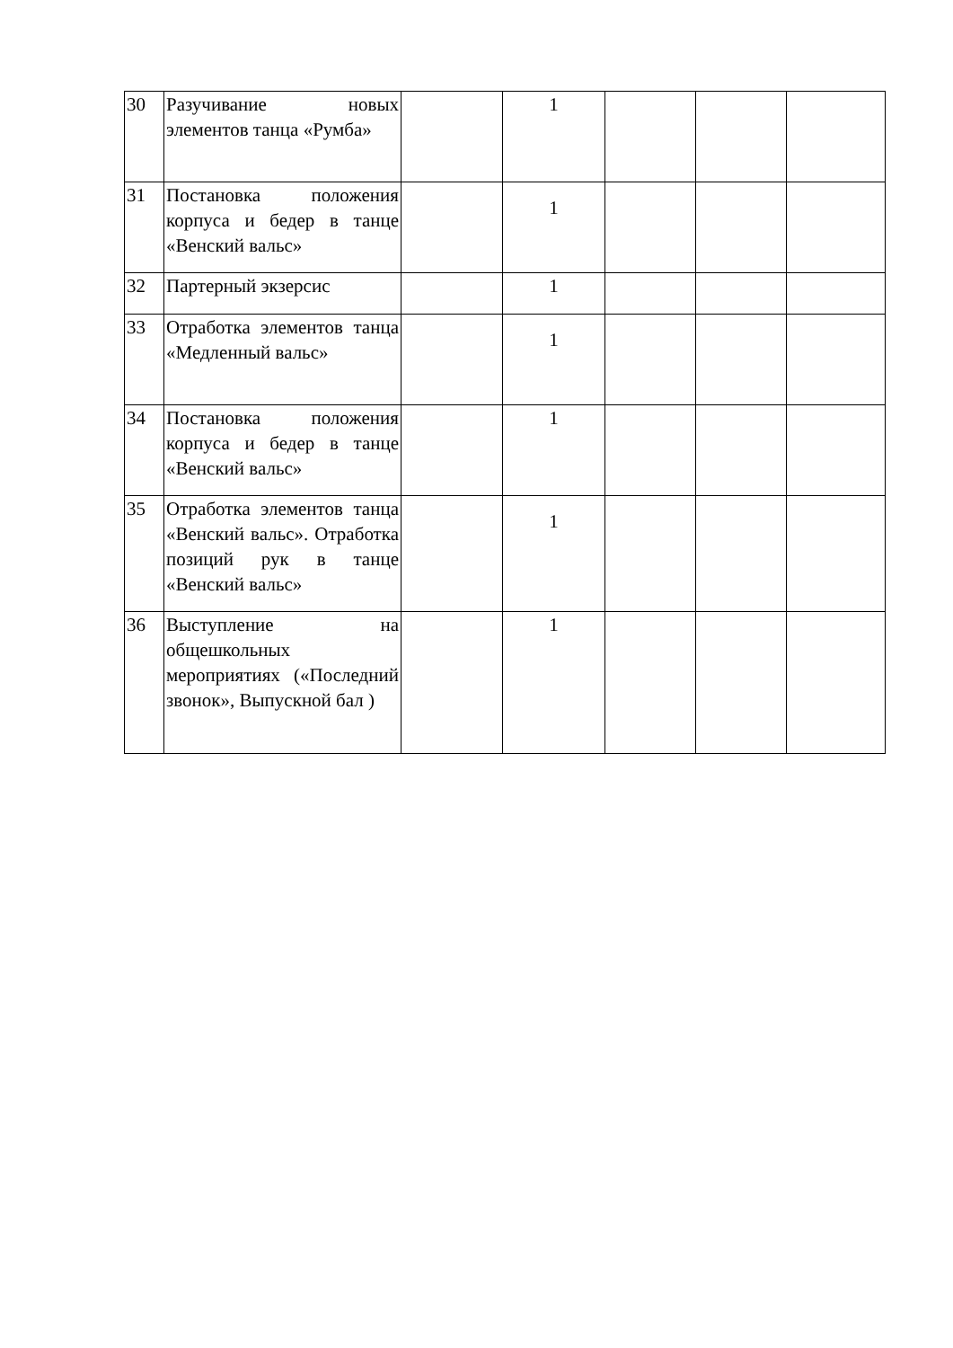| 30 | Разучивание новых элементов танца «Румба» | | 1 | | | |
| 31 | Постановка положения корпуса и бедер в танце «Венский вальс» | | 1 | | | |
| 32 | Партерный экзерсис | | 1 | | | |
| 33 | Отработка элементов танца «Медленный вальс» | | 1 | | | |
| 34 | Постановка положения корпуса и бедер в танце «Венский вальс» | | 1 | | | |
| 35 | Отработка элементов танца «Венский вальс». Отработка позиций рук в танце «Венский вальс» | | 1 | | | |
| 36 | Выступление на общешкольных мероприятиях («Последний звонок», Выпускной бал ) | | 1 | | | |